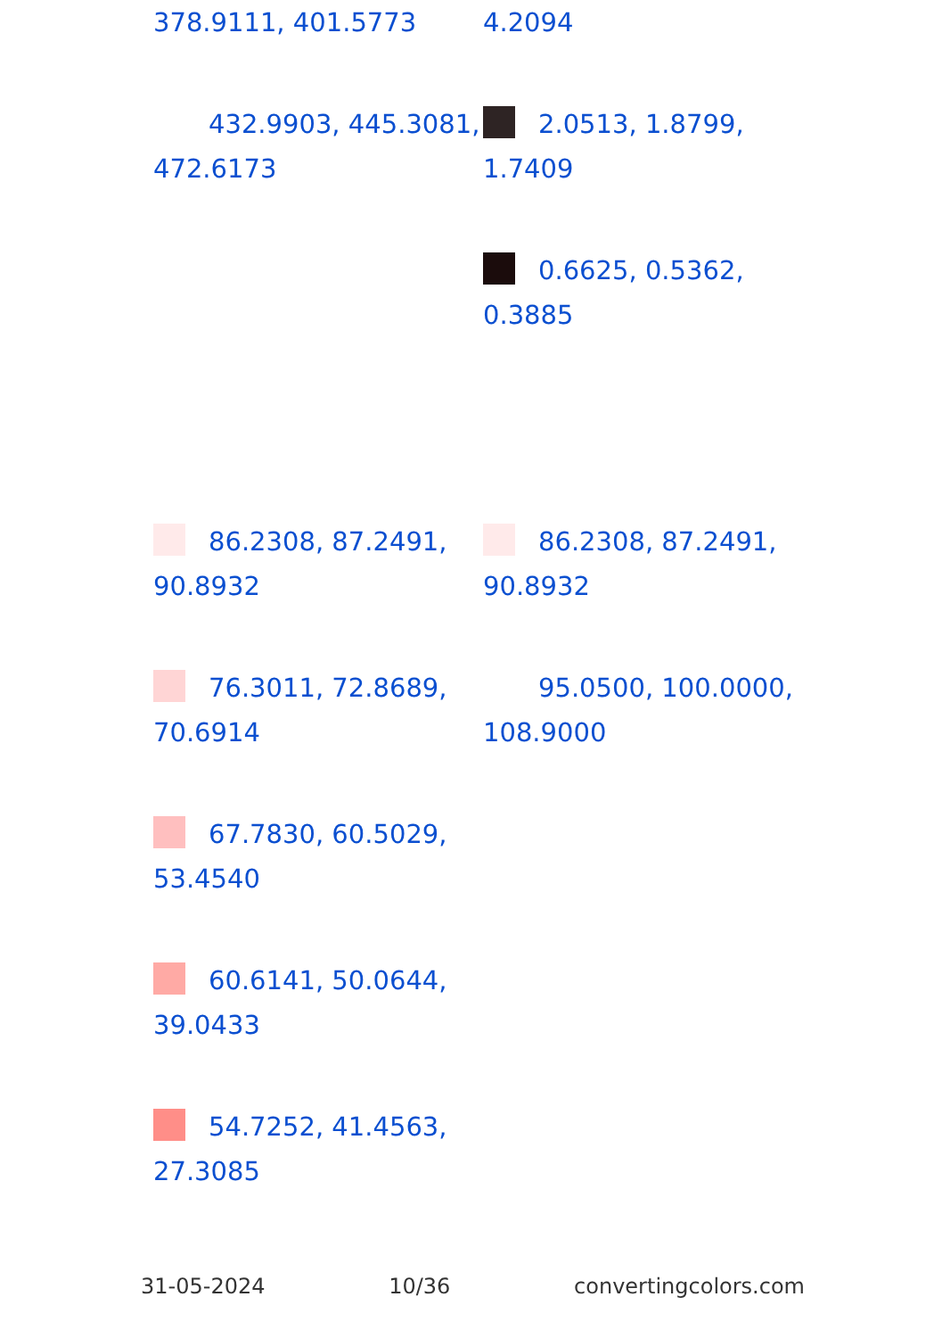378.9111, 401.5773 4.2094
432.9903, 445.3081, 472.6173
2.0513, 1.8799, 1.7409
0.6625, 0.5362, 0.3885
86.2308, 87.2491, 90.8932
86.2308, 87.2491, 90.8932
76.3011, 72.8689, 70.6914
95.0500, 100.0000, 108.9000
67.7830, 60.5029, 53.4540
60.6141, 50.0644, 39.0433
54.7252, 41.4563, 27.3085
31-05-2024 10/36 convertingcolors.com